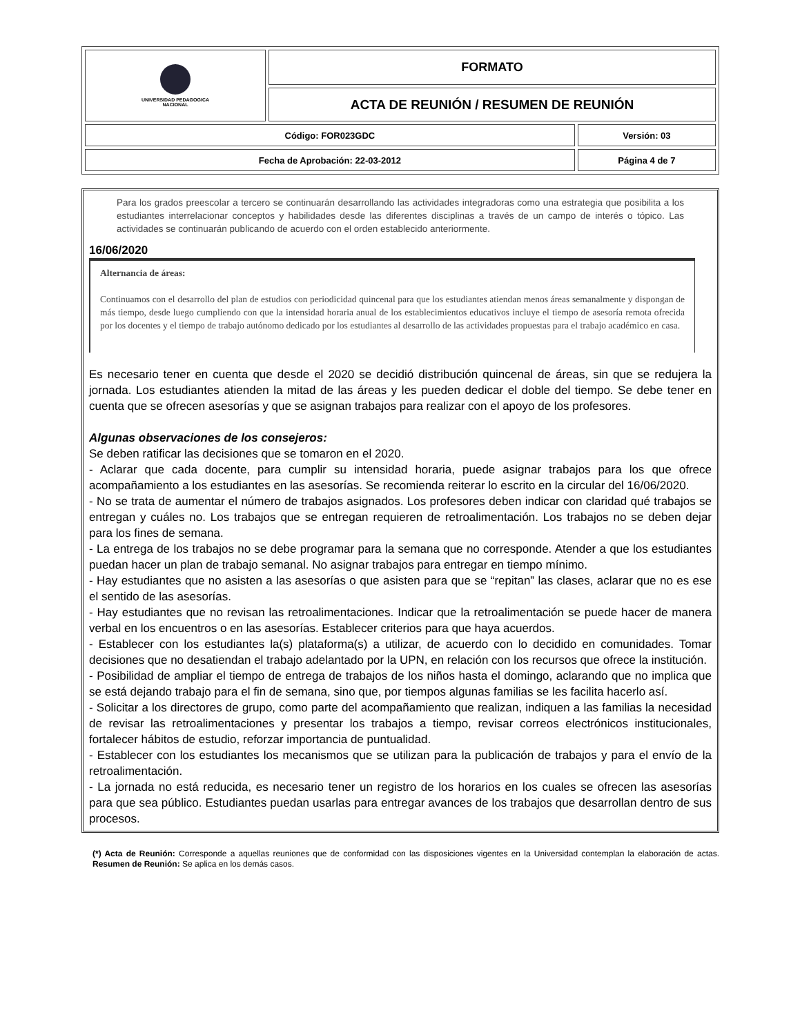| UNIVERSIDAD PEDAGOGICA NACIONAL | FORMATO | |
| | ACTA DE REUNIÓN / RESUMEN DE REUNIÓN | |
| Código: FOR023GDC | | Versión: 03 |
| Fecha de Aprobación: 22-03-2012 | | Página 4 de 7 |
Para los grados preescolar a tercero se continuarán desarrollando las actividades integradoras como una estrategia que posibilita a los estudiantes interrelacionar conceptos y habilidades desde las diferentes disciplinas a través de un campo de interés o tópico. Las actividades se continuarán publicando de acuerdo con el orden establecido anteriormente.
16/06/2020
Alternancia de áreas:
Continuamos con el desarrollo del plan de estudios con periodicidad quincenal para que los estudiantes atiendan menos áreas semanalmente y dispongan de más tiempo, desde luego cumpliendo con que la intensidad horaria anual de los establecimientos educativos incluye el tiempo de asesoría remota ofrecida por los docentes y el tiempo de trabajo autónomo dedicado por los estudiantes al desarrollo de las actividades propuestas para el trabajo académico en casa.
Es necesario tener en cuenta que desde el 2020 se decidió distribución quincenal de áreas, sin que se redujera la jornada. Los estudiantes atienden la mitad de las áreas y les pueden dedicar el doble del tiempo. Se debe tener en cuenta que se ofrecen asesorías y que se asignan trabajos para realizar con el apoyo de los profesores.
Algunas observaciones de los consejeros:
Se deben ratificar las decisiones que se tomaron en el 2020.
- Aclarar que cada docente, para cumplir su intensidad horaria, puede asignar trabajos para los que ofrece acompañamiento a los estudiantes en las asesorías. Se recomienda reiterar lo escrito en la circular del 16/06/2020.
- No se trata de aumentar el número de trabajos asignados. Los profesores deben indicar con claridad qué trabajos se entregan y cuáles no. Los trabajos que se entregan requieren de retroalimentación. Los trabajos no se deben dejar para los fines de semana.
- La entrega de los trabajos no se debe programar para la semana que no corresponde. Atender a que los estudiantes puedan hacer un plan de trabajo semanal. No asignar trabajos para entregar en tiempo mínimo.
- Hay estudiantes que no asisten a las asesorías o que asisten para que se “repitan” las clases, aclarar que no es ese el sentido de las asesorías.
- Hay estudiantes que no revisan las retroalimentaciones. Indicar que la retroalimentación se puede hacer de manera verbal en los encuentros o en las asesorías. Establecer criterios para que haya acuerdos.
- Establecer con los estudiantes la(s) plataforma(s) a utilizar, de acuerdo con lo decidido en comunidades. Tomar decisiones que no desatiendan el trabajo adelantado por la UPN, en relación con los recursos que ofrece la institución.
- Posibilidad de ampliar el tiempo de entrega de trabajos de los niños hasta el domingo, aclarando que no implica que se está dejando trabajo para el fin de semana, sino que, por tiempos algunas familias se les facilita hacerlo así.
- Solicitar a los directores de grupo, como parte del acompañamiento que realizan, indiquen a las familias la necesidad de revisar las retroalimentaciones y presentar los trabajos a tiempo, revisar correos electrónicos institucionales, fortalecer hábitos de estudio, reforzar importancia de puntualidad.
- Establecer con los estudiantes los mecanismos que se utilizan para la publicación de trabajos y para el envío de la retroalimentación.
- La jornada no está reducida, es necesario tener un registro de los horarios en los cuales se ofrecen las asesorías para que sea público. Estudiantes puedan usarlas para entregar avances de los trabajos que desarrollan dentro de sus procesos.
(*) Acta de Reunión: Corresponde a aquellas reuniones que de conformidad con las disposiciones vigentes en la Universidad contemplan la elaboración de actas. Resumen de Reunión: Se aplica en los demás casos.